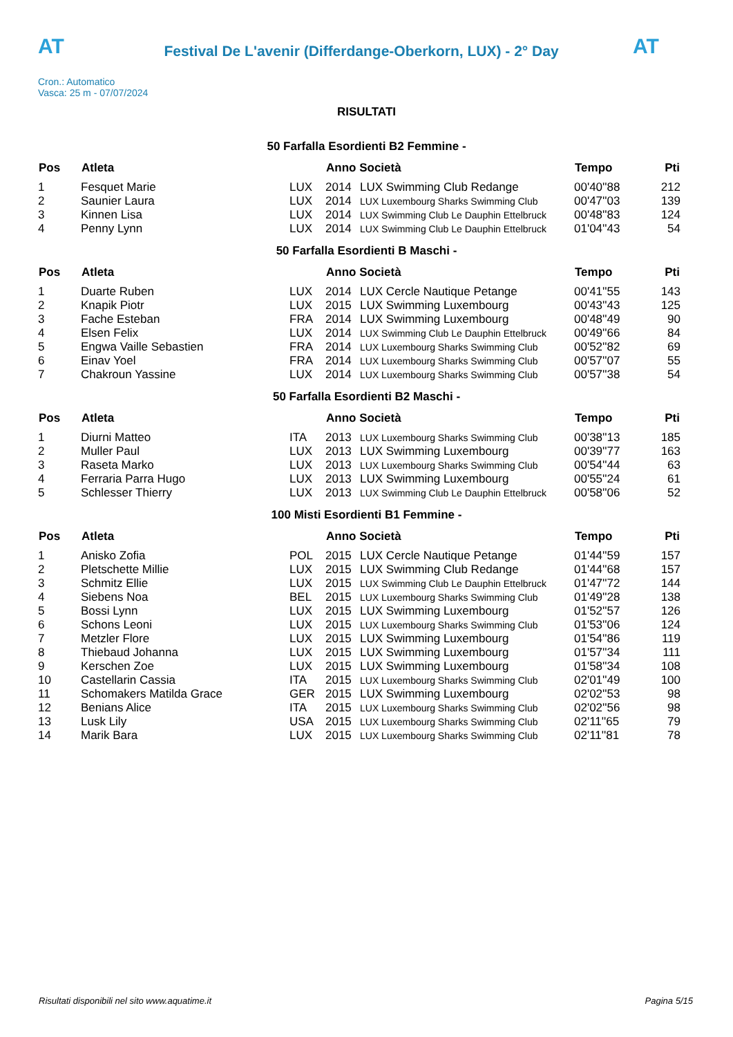AT
Festival De L'avenir (Differdange-Oberkorn, LUX) - 2° Day
AT
Cron.: Automatico
Vasca: 25 m - 07/07/2024
RISULTATI
50 Farfalla Esordienti B2 Femmine -
| Pos | Atleta | | Anno Società | | Tempo | Pti |
| --- | --- | --- | --- | --- | --- | --- |
| 1 | Fesquet Marie | LUX | 2014 | LUX Swimming Club Redange | 00'40''88 | 212 |
| 2 | Saunier Laura | LUX | 2014 | LUX Luxembourg Sharks Swimming Club | 00'47''03 | 139 |
| 3 | Kinnen Lisa | LUX | 2014 | LUX Swimming Club Le Dauphin Ettelbruck | 00'48''83 | 124 |
| 4 | Penny Lynn | LUX | 2014 | LUX Swimming Club Le Dauphin Ettelbruck | 01'04''43 | 54 |
50 Farfalla Esordienti B Maschi -
| Pos | Atleta | | Anno Società | | Tempo | Pti |
| --- | --- | --- | --- | --- | --- | --- |
| 1 | Duarte Ruben | LUX | 2014 | LUX Cercle Nautique Petange | 00'41''55 | 143 |
| 2 | Knapik Piotr | LUX | 2015 | LUX Swimming Luxembourg | 00'43''43 | 125 |
| 3 | Fache Esteban | FRA | 2014 | LUX Swimming Luxembourg | 00'48''49 | 90 |
| 4 | Elsen Felix | LUX | 2014 | LUX Swimming Club Le Dauphin Ettelbruck | 00'49''66 | 84 |
| 5 | Engwa Vaille Sebastien | FRA | 2014 | LUX Luxembourg Sharks Swimming Club | 00'52''82 | 69 |
| 6 | Einav Yoel | FRA | 2014 | LUX Luxembourg Sharks Swimming Club | 00'57''07 | 55 |
| 7 | Chakroun Yassine | LUX | 2014 | LUX Luxembourg Sharks Swimming Club | 00'57''38 | 54 |
50 Farfalla Esordienti B2 Maschi -
| Pos | Atleta | | Anno Società | | Tempo | Pti |
| --- | --- | --- | --- | --- | --- | --- |
| 1 | Diurni Matteo | ITA | 2013 | LUX Luxembourg Sharks Swimming Club | 00'38''13 | 185 |
| 2 | Muller Paul | LUX | 2013 | LUX Swimming Luxembourg | 00'39''77 | 163 |
| 3 | Raseta Marko | LUX | 2013 | LUX Luxembourg Sharks Swimming Club | 00'54''44 | 63 |
| 4 | Ferraria Parra Hugo | LUX | 2013 | LUX Swimming Luxembourg | 00'55''24 | 61 |
| 5 | Schlesser Thierry | LUX | 2013 | LUX Swimming Club Le Dauphin Ettelbruck | 00'58''06 | 52 |
100 Misti Esordienti B1 Femmine -
| Pos | Atleta | | Anno Società | | Tempo | Pti |
| --- | --- | --- | --- | --- | --- | --- |
| 1 | Anisko Zofia | POL | 2015 | LUX Cercle Nautique Petange | 01'44''59 | 157 |
| 2 | Pletschette Millie | LUX | 2015 | LUX Swimming Club Redange | 01'44''68 | 157 |
| 3 | Schmitz Ellie | LUX | 2015 | LUX Swimming Club Le Dauphin Ettelbruck | 01'47''72 | 144 |
| 4 | Siebens Noa | BEL | 2015 | LUX Luxembourg Sharks Swimming Club | 01'49''28 | 138 |
| 5 | Bossi Lynn | LUX | 2015 | LUX Swimming Luxembourg | 01'52''57 | 126 |
| 6 | Schons Leoni | LUX | 2015 | LUX Luxembourg Sharks Swimming Club | 01'53''06 | 124 |
| 7 | Metzler Flore | LUX | 2015 | LUX Swimming Luxembourg | 01'54''86 | 119 |
| 8 | Thiebaud Johanna | LUX | 2015 | LUX Swimming Luxembourg | 01'57''34 | 111 |
| 9 | Kerschen Zoe | LUX | 2015 | LUX Swimming Luxembourg | 01'58''34 | 108 |
| 10 | Castellarin Cassia | ITA | 2015 | LUX Luxembourg Sharks Swimming Club | 02'01''49 | 100 |
| 11 | Schomakers Matilda Grace | GER | 2015 | LUX Swimming Luxembourg | 02'02''53 | 98 |
| 12 | Benians Alice | ITA | 2015 | LUX Luxembourg Sharks Swimming Club | 02'02''56 | 98 |
| 13 | Lusk Lily | USA | 2015 | LUX Luxembourg Sharks Swimming Club | 02'11''65 | 79 |
| 14 | Marik Bara | LUX | 2015 | LUX Luxembourg Sharks Swimming Club | 02'11''81 | 78 |
Risultati disponibili nel sito www.aquatime.it Pagina 5/15